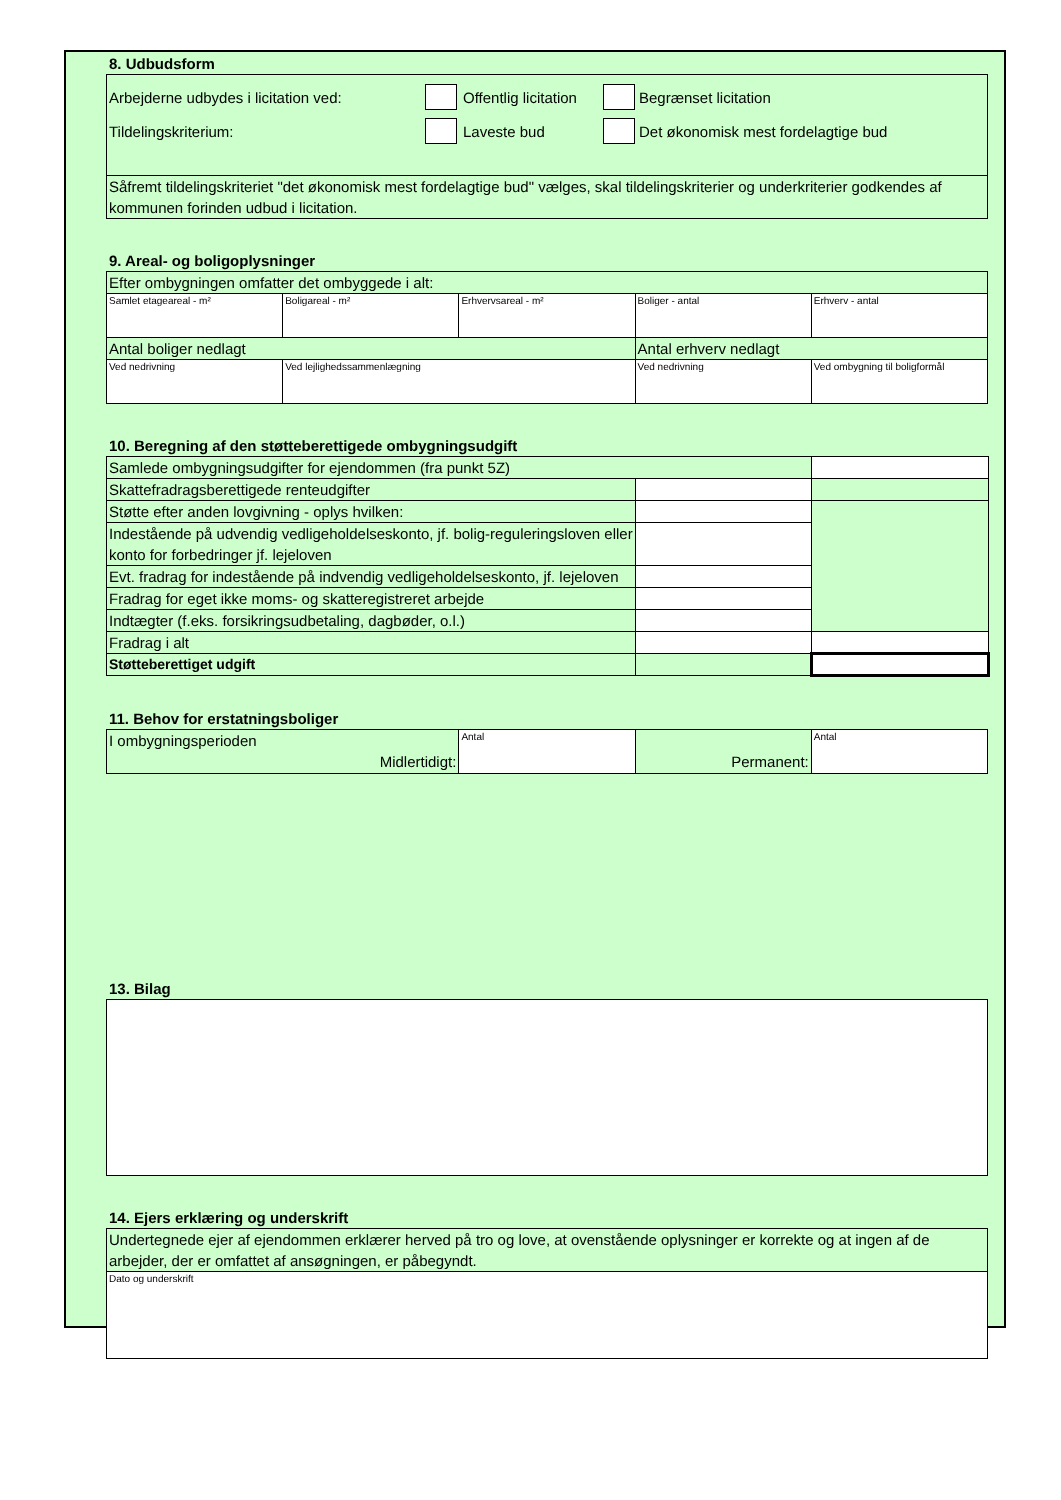8. Udbudsform
| Arbejderne udbydes i licitation ved: Offentlig licitation Begrænset licitation Tildelingskriterium: Laveste bud Det økonomisk mest fordelagtige bud |
| Såfremt tildelingskriteriet "det økonomisk mest fordelagtige bud" vælges, skal tildelingskriterier og underkriterier godkendes af kommunen forinden udbud i licitation. |
9. Areal- og boligoplysninger
| Efter ombygningen omfatter det ombyggede i alt: | | | | |
| Samlet etageareal - m² | Boligareal - m² | Erhvervsareal - m² | Boliger - antal | Erhverv - antal |
| Antal boliger nedlagt | | | Antal erhverv nedlagt | |
| Ved nedrivning | Ved lejlighedssammenlægning | | Ved nedrivning | Ved ombygning til boligformål |
10. Beregning af den støtteberettigede ombygningsudgift
| Samlede ombygningsudgifter for ejendommen (fra punkt 5Z) | | |
| Skattefradragsberettigede renteudgifter | | |
| Støtte efter anden lovgivning - oplys hvilken: | | |
| Indestående på udvendig vedligeholdelseskonto, jf. bolig-reguleringsloven eller konto for forbedringer jf. lejeloven | | |
| Evt. fradrag for indestående på indvendig vedligeholdelseskonto, jf. lejeloven | | |
| Fradrag for eget ikke moms- og skatteregistreret arbejde | | |
| Indtægter (f.eks. forsikringsudbetaling, dagbøder, o.l.) | | |
| Fradrag i alt | | |
| Støtteberettiget udgift | | |
11. Behov for erstatningsboliger
| I ombygningsperioden Midlertidigt: | Antal | Permanent: | Antal |
13. Bilag
14. Ejers erklæring og underskrift
| Undertegnede ejer af ejendommen erklærer herved på tro og love, at ovenstående oplysninger er korrekte og at ingen af de arbejder, der er omfattet af ansøgningen, er påbegyndt. |
| Dato og underskrift |